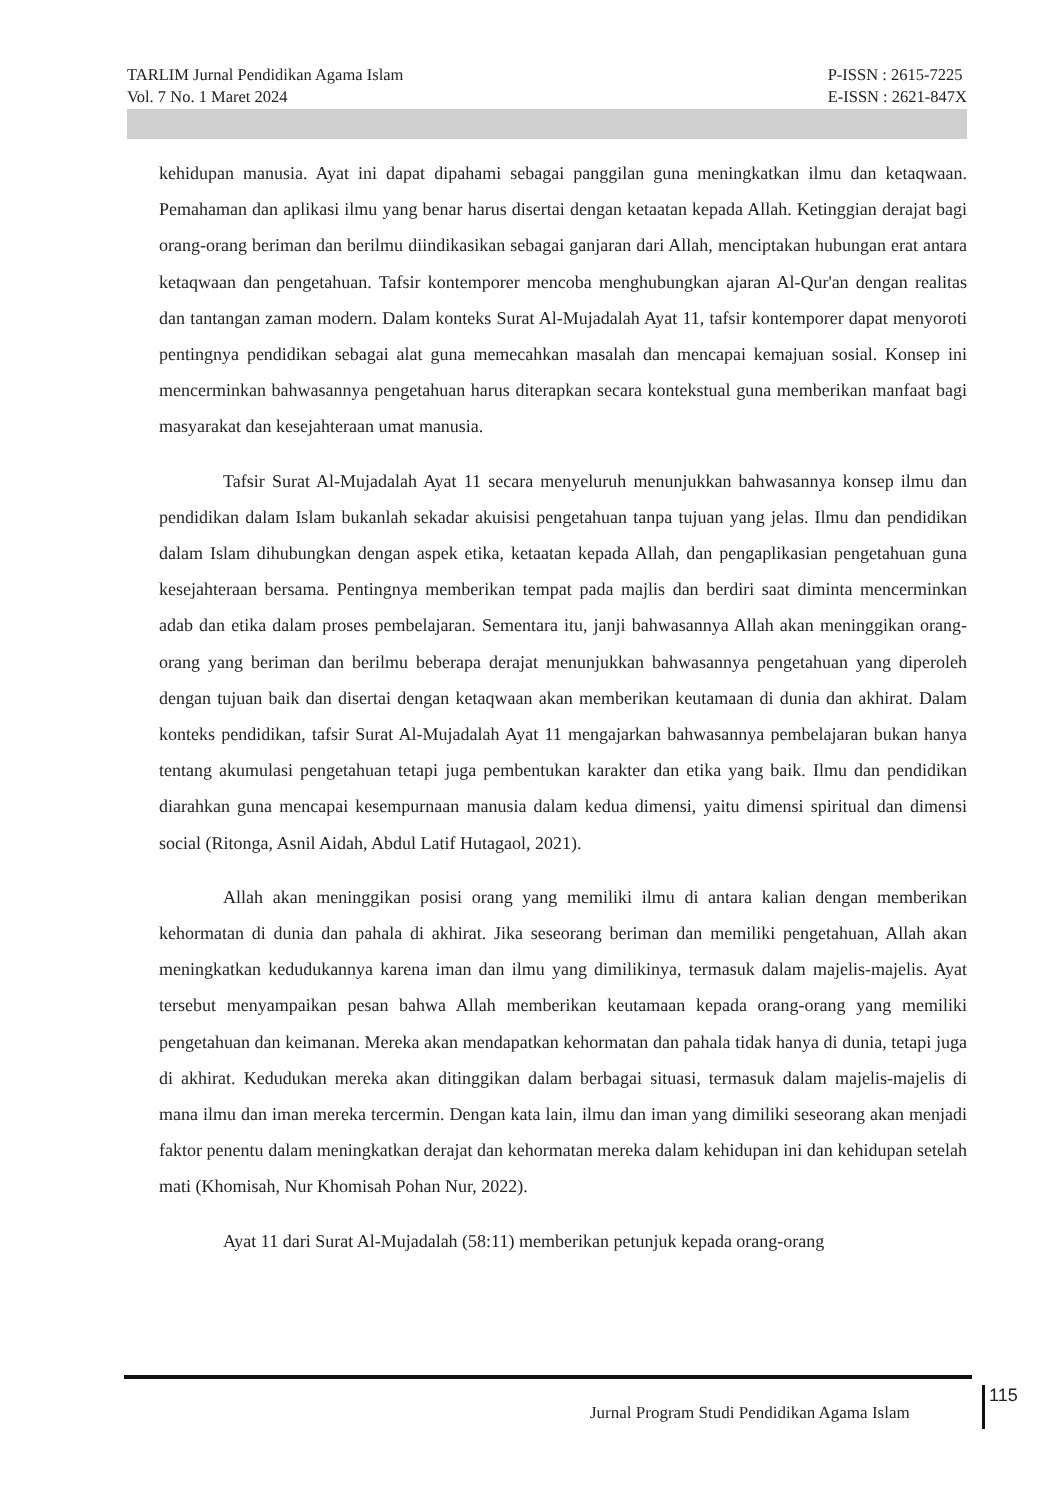TARLIM Jurnal Pendidikan Agama Islam
Vol. 7 No. 1 Maret 2024
P-ISSN : 2615-7225
E-ISSN : 2621-847X
kehidupan manusia. Ayat ini dapat dipahami sebagai panggilan guna meningkatkan ilmu dan ketaqwaan. Pemahaman dan aplikasi ilmu yang benar harus disertai dengan ketaatan kepada Allah. Ketinggian derajat bagi orang-orang beriman dan berilmu diindikasikan sebagai ganjaran dari Allah, menciptakan hubungan erat antara ketaqwaan dan pengetahuan. Tafsir kontemporer mencoba menghubungkan ajaran Al-Qur'an dengan realitas dan tantangan zaman modern. Dalam konteks Surat Al-Mujadalah Ayat 11, tafsir kontemporer dapat menyoroti pentingnya pendidikan sebagai alat guna memecahkan masalah dan mencapai kemajuan sosial. Konsep ini mencerminkan bahwasannya pengetahuan harus diterapkan secara kontekstual guna memberikan manfaat bagi masyarakat dan kesejahteraan umat manusia.
Tafsir Surat Al-Mujadalah Ayat 11 secara menyeluruh menunjukkan bahwasannya konsep ilmu dan pendidikan dalam Islam bukanlah sekadar akuisisi pengetahuan tanpa tujuan yang jelas. Ilmu dan pendidikan dalam Islam dihubungkan dengan aspek etika, ketaatan kepada Allah, dan pengaplikasian pengetahuan guna kesejahteraan bersama. Pentingnya memberikan tempat pada majlis dan berdiri saat diminta mencerminkan adab dan etika dalam proses pembelajaran. Sementara itu, janji bahwasannya Allah akan meninggikan orang-orang yang beriman dan berilmu beberapa derajat menunjukkan bahwasannya pengetahuan yang diperoleh dengan tujuan baik dan disertai dengan ketaqwaan akan memberikan keutamaan di dunia dan akhirat. Dalam konteks pendidikan, tafsir Surat Al-Mujadalah Ayat 11 mengajarkan bahwasannya pembelajaran bukan hanya tentang akumulasi pengetahuan tetapi juga pembentukan karakter dan etika yang baik. Ilmu dan pendidikan diarahkan guna mencapai kesempurnaan manusia dalam kedua dimensi, yaitu dimensi spiritual dan dimensi social (Ritonga, Asnil Aidah, Abdul Latif Hutagaol, 2021).
Allah akan meninggikan posisi orang yang memiliki ilmu di antara kalian dengan memberikan kehormatan di dunia dan pahala di akhirat. Jika seseorang beriman dan memiliki pengetahuan, Allah akan meningkatkan kedudukannya karena iman dan ilmu yang dimilikinya, termasuk dalam majelis-majelis. Ayat tersebut menyampaikan pesan bahwa Allah memberikan keutamaan kepada orang-orang yang memiliki pengetahuan dan keimanan. Mereka akan mendapatkan kehormatan dan pahala tidak hanya di dunia, tetapi juga di akhirat. Kedudukan mereka akan ditinggikan dalam berbagai situasi, termasuk dalam majelis-majelis di mana ilmu dan iman mereka tercermin. Dengan kata lain, ilmu dan iman yang dimiliki seseorang akan menjadi faktor penentu dalam meningkatkan derajat dan kehormatan mereka dalam kehidupan ini dan kehidupan setelah mati (Khomisah, Nur Khomisah Pohan Nur, 2022).
Ayat 11 dari Surat Al-Mujadalah (58:11) memberikan petunjuk kepada orang-orang
Jurnal Program Studi Pendidikan Agama Islam
115